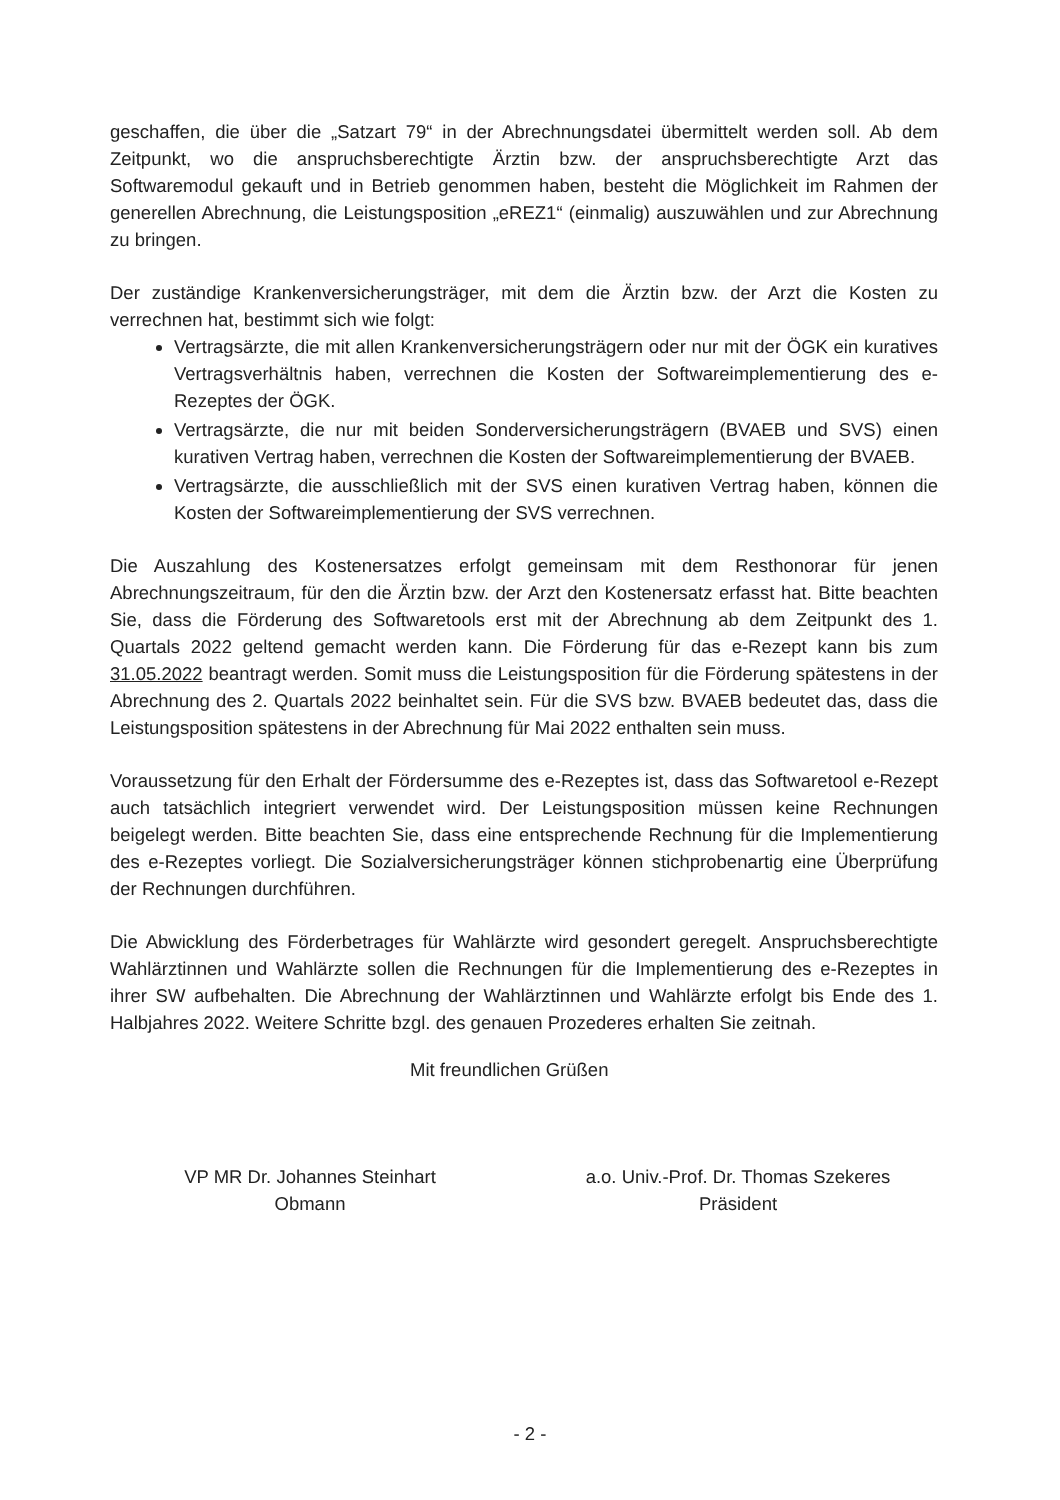geschaffen, die über die „Satzart 79“ in der Abrechnungsdatei übermittelt werden soll. Ab dem Zeitpunkt, wo die anspruchsberechtigte Ärztin bzw. der anspruchsberechtigte Arzt das Softwaremodul gekauft und in Betrieb genommen haben, besteht die Möglichkeit im Rahmen der generellen Abrechnung, die Leistungsposition „eREZ1“ (einmalig) auszuwählen und zur Abrechnung zu bringen.
Der zuständige Krankenversicherungsträger, mit dem die Ärztin bzw. der Arzt die Kosten zu verrechnen hat, bestimmt sich wie folgt:
Vertragsärzte, die mit allen Krankenversicherungsträgern oder nur mit der ÖGK ein kuratives Vertragsverhältnis haben, verrechnen die Kosten der Softwareimplementierung des e-Rezeptes der ÖGK.
Vertragsärzte, die nur mit beiden Sonderversicherungsträgern (BVAEB und SVS) einen kurativen Vertrag haben, verrechnen die Kosten der Softwareimplementierung der BVAEB.
Vertragsärzte, die ausschließlich mit der SVS einen kurativen Vertrag haben, können die Kosten der Softwareimplementierung der SVS verrechnen.
Die Auszahlung des Kostenersatzes erfolgt gemeinsam mit dem Resthonorar für jenen Abrechnungszeitraum, für den die Ärztin bzw. der Arzt den Kostenersatz erfasst hat. Bitte beachten Sie, dass die Förderung des Softwaretools erst mit der Abrechnung ab dem Zeitpunkt des 1. Quartals 2022 geltend gemacht werden kann. Die Förderung für das e-Rezept kann bis zum 31.05.2022 beantragt werden. Somit muss die Leistungsposition für die Förderung spätestens in der Abrechnung des 2. Quartals 2022 beinhaltet sein. Für die SVS bzw. BVAEB bedeutet das, dass die Leistungsposition spätestens in der Abrechnung für Mai 2022 enthalten sein muss.
Voraussetzung für den Erhalt der Fördersumme des e-Rezeptes ist, dass das Softwaretool e-Rezept auch tatsächlich integriert verwendet wird. Der Leistungsposition müssen keine Rechnungen beigelegt werden. Bitte beachten Sie, dass eine entsprechende Rechnung für die Implementierung des e-Rezeptes vorliegt. Die Sozialversicherungsträger können stichprobenartig eine Überprüfung der Rechnungen durchführen.
Die Abwicklung des Förderbetrages für Wahlärzte wird gesondert geregelt. Anspruchsberechtigte Wahlärztinnen und Wahlärzte sollen die Rechnungen für die Implementierung des e-Rezeptes in ihrer SW aufbehalten. Die Abrechnung der Wahlärztinnen und Wahlärzte erfolgt bis Ende des 1. Halbjahres 2022. Weitere Schritte bzgl. des genauen Prozederes erhalten Sie zeitnah.
Mit freundlichen Grüßen
VP MR Dr. Johannes Steinhart
Obmann
a.o. Univ.-Prof. Dr. Thomas Szekeres
Präsident
- 2 -